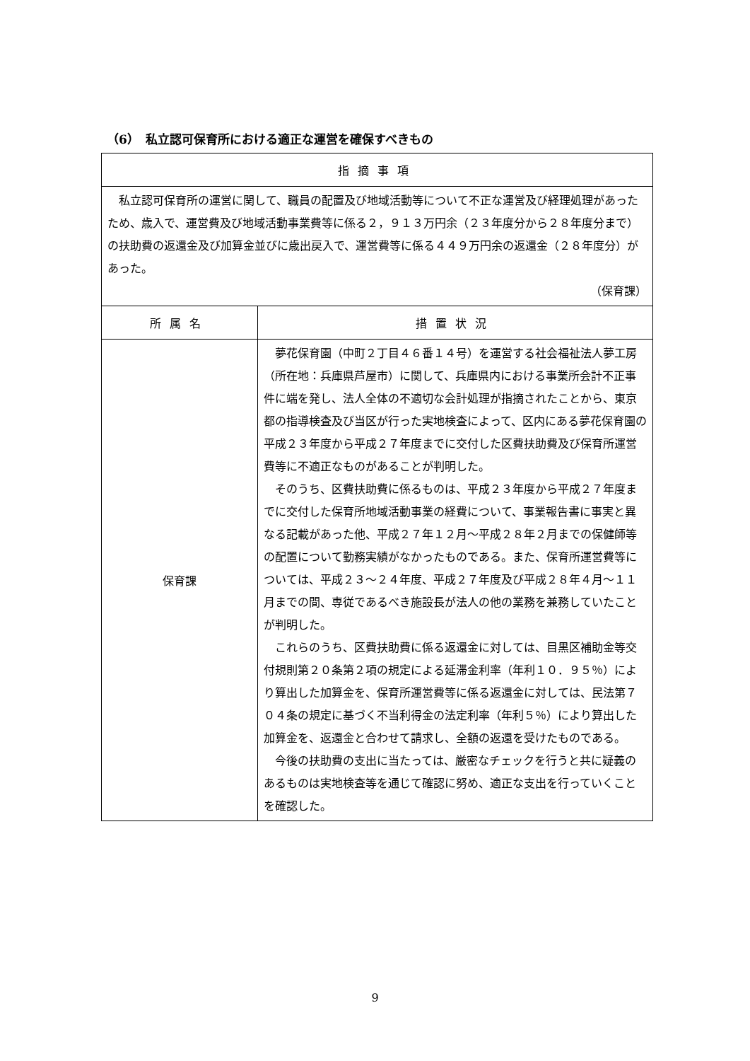（6）　私立認可保育所における適正な運営を確保すべきもの
| 指摘事項 | |
| --- | --- |
| 私立認可保育所の運営に関して、職員の配置及び地域活動等について不正な運営及び経理処理があったため、歳入で、運営費及び地域活動事業費等に係る２，９１３万円余（２３年度分から２８年度分まで）の扶助費の返還金及び加算金並びに歳出戻入で、運営費等に係る４４９万円余の返還金（２８年度分）があった。 （保育課） | |
| 所属名 | 措置状況 |
| 保育課 | 夢花保育園（中町２丁目４６番１４号）を運営する社会福祉法人夢工房（所在地：兵庫県芦屋市）に関して、兵庫県内における事業所会計不正事件に端を発し、法人全体の不適切な会計処理が指摘されたことから、東京都の指導検査及び当区が行った実地検査によって、区内にある夢花保育園の平成２３年度から平成２７年度までに交付した区費扶助費及び保育所運営費等に不適正なものがあることが判明した。 そのうち、区費扶助費に係るものは、平成２３年度から平成２７年度までに交付した保育所地域活動事業の経費について、事業報告書に事実と異なる記載があった他、平成２７年１２月～平成２８年２月までの保健師等の配置について勤務実績がなかったものである。また、保育所運営費等については、平成２３～２４年度、平成２７年度及び平成２８年４月～１１月までの間、専従であるべき施設長が法人の他の業務を兼務していたことが判明した。 これらのうち、区費扶助費に係る返還金に対しては、目黒区補助金等交付規則第２０条第２項の規定による延滞金利率（年利１０．９５％）により算出した加算金を、保育所運営費等に係る返還金に対しては、民法第７０４条の規定に基づく不当利得金の法定利率（年利５％）により算出した加算金を、返還金と合わせて請求し、全額の返還を受けたものである。 今後の扶助費の支出に当たっては、厳密なチェックを行うと共に疑義のあるものは実地検査等を通じて確認に努め、適正な支出を行っていくことを確認した。 |
9